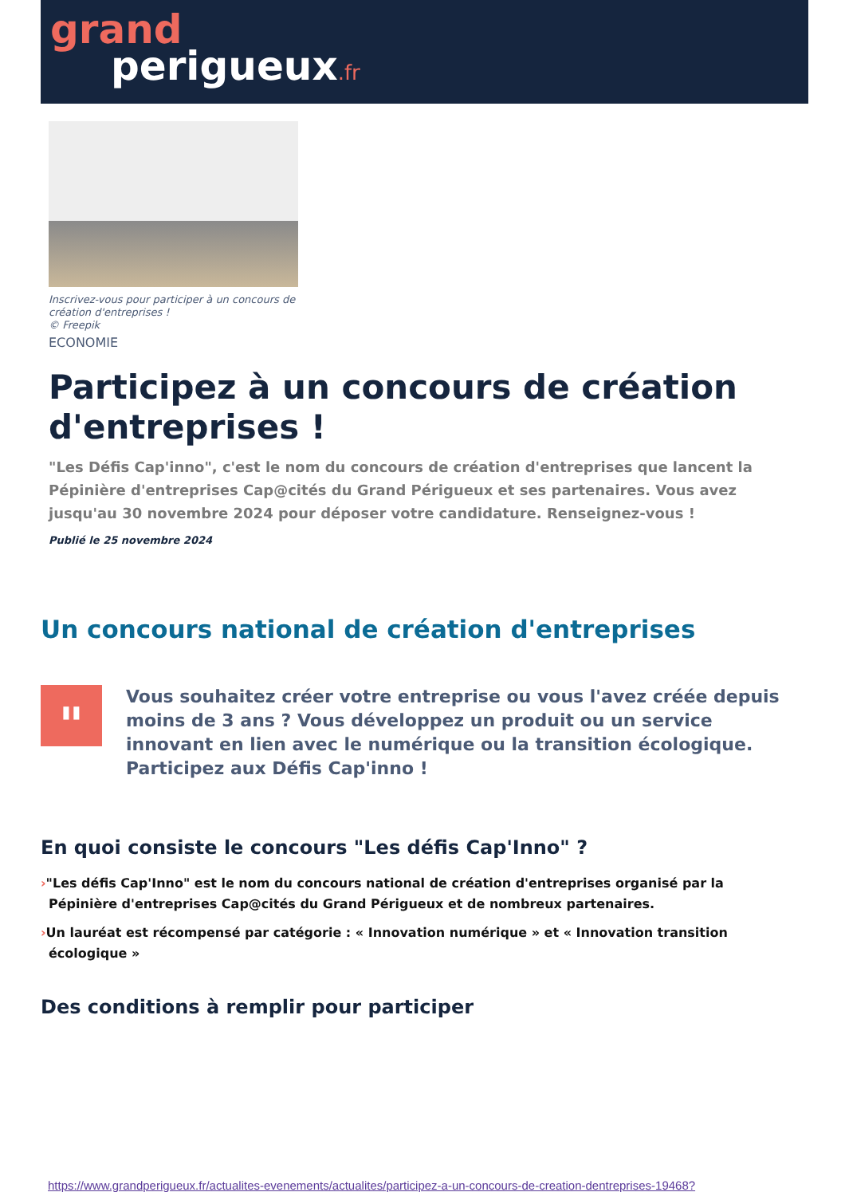grand
perigueux.fr
Inscrivez-vous pour participer à un concours de création d'entreprises !
© Freepik
ECONOMIE
Participez à un concours de création d'entreprises !
"Les Défis Cap'inno", c'est le nom du concours de création d'entreprises que lancent la Pépinière d'entreprises Cap@cités du Grand Périgueux et ses partenaires. Vous avez jusqu'au 30 novembre 2024 pour déposer votre candidature. Renseignez-vous !
Publié le 25 novembre 2024
Un concours national de création d'entreprises
"
Vous souhaitez créer votre entreprise ou vous l'avez créée depuis moins de 3 ans ? Vous développez un produit ou un service innovant en lien avec le numérique ou la transition écologique. Participez aux Défis Cap'inno !
En quoi consiste le concours "Les défis Cap'Inno" ?
›"Les défis Cap'Inno" est le nom du concours national de création d'entreprises organisé par la Pépinière d'entreprises Cap@cités du Grand Périgueux et de nombreux partenaires.
›Un lauréat est récompensé par catégorie : « Innovation numérique » et « Innovation transition écologique »
Des conditions à remplir pour participer
https://www.grandperigueux.fr/actualites-evenements/actualites/participez-a-un-concours-de-creation-dentreprises-19468?